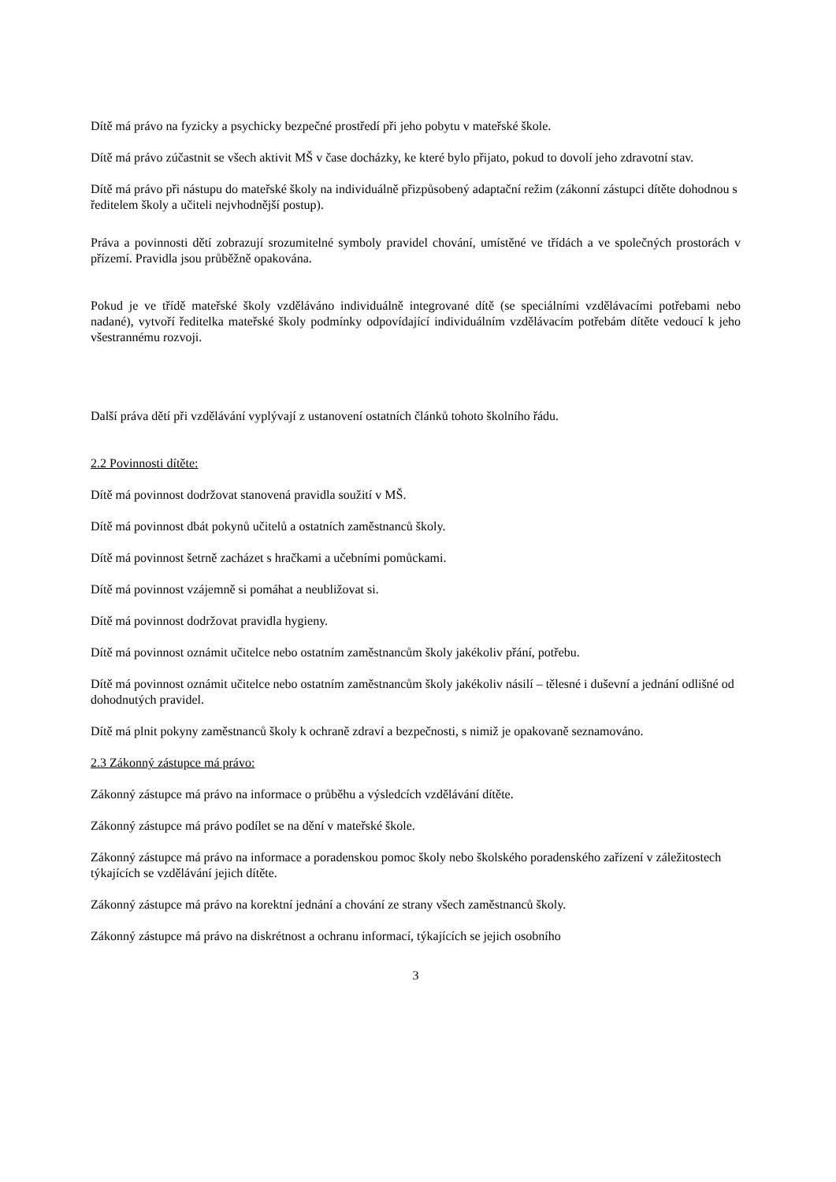Dítě má právo na fyzicky a psychicky bezpečné prostředí při jeho pobytu v mateřské škole.
Dítě má právo zúčastnit se všech aktivit MŠ v čase docházky, ke které bylo přijato, pokud to dovolí jeho zdravotní stav.
Dítě má právo při nástupu do mateřské školy na individuálně přizpůsobený adaptační režim (zákonní zástupci dítěte dohodnou s ředitelem školy a učiteli nejvhodnější postup).
Práva a povinnosti dětí zobrazují srozumitelné symboly pravidel chování, umístěné ve třídách a ve společných prostorách v přízemí. Pravidla jsou průběžně opakována.
Pokud je ve třídě mateřské školy vzděláváno individuálně integrované dítě (se speciálními vzdělávacími potřebami nebo nadané), vytvoří ředitelka mateřské školy podmínky odpovídající individuálním vzdělávacím potřebám dítěte vedoucí k jeho všestrannému rozvoji.
Další práva dětí při vzdělávání vyplývají z ustanovení ostatních článků tohoto školního řádu.
2.2 Povinnosti dítěte:
Dítě má povinnost dodržovat stanovená pravidla soužití v MŠ.
Dítě má povinnost dbát pokynů učitelů a ostatních zaměstnanců školy.
Dítě má povinnost šetrně zacházet s hračkami a učebními pomůckami.
Dítě má povinnost vzájemně si pomáhat a neubližovat si.
Dítě má povinnost dodržovat pravidla hygieny.
Dítě má povinnost oznámit učitelce nebo ostatním zaměstnancům školy jakékoliv přání, potřebu.
Dítě má povinnost oznámit učitelce nebo ostatním zaměstnancům školy jakékoliv násilí – tělesné i duševní a jednání odlišné od dohodnutých pravidel.
Dítě má plnit pokyny zaměstnanců školy k ochraně zdraví a bezpečnosti, s nimiž je opakovaně seznamováno.
2.3 Zákonný zástupce má právo:
Zákonný zástupce má právo na informace o průběhu a výsledcích vzdělávání dítěte.
Zákonný zástupce má právo podílet se na dění v mateřské škole.
Zákonný zástupce má právo na informace a poradenskou pomoc školy nebo školského poradenského zařízení v záležitostech týkajících se vzdělávání jejich dítěte.
Zákonný zástupce má právo na korektní jednání a chování ze strany všech zaměstnanců školy.
Zákonný zástupce má právo na diskrétnost a ochranu informací, týkajících se jejich osobního
3